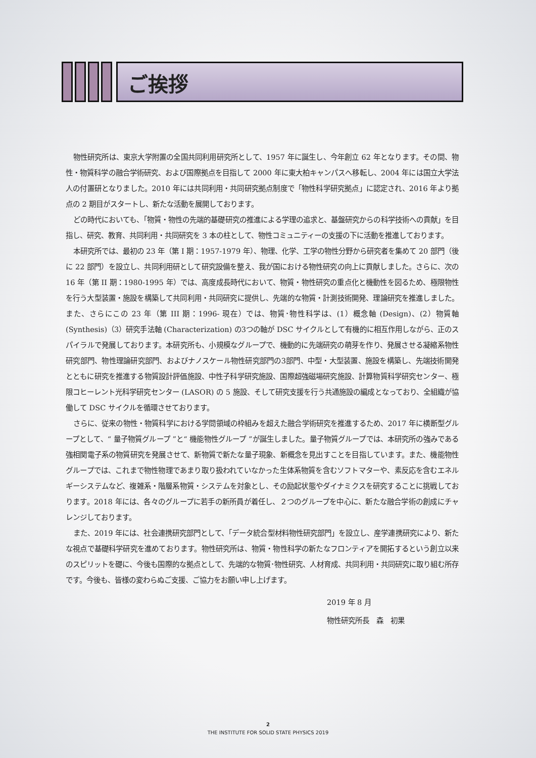ご挨拶
物性研究所は、東京大学附置の全国共同利用研究所として、1957 年に誕生し、今年創立 62 年となります。その間、物性・物質科学の融合学術研究、および国際拠点を目指して 2000 年に東大柏キャンパスへ移転し、2004 年には国立大学法人の付置研となりました。2010 年には共同利用・共同研究拠点制度で「物性科学研究拠点」に認定され、2016 年より拠点の 2 期目がスタートし、新たな活動を展開しております。
どの時代においても、「物質・物性の先端的基礎研究の推進による学理の追求と、基盤研究からの科学技術への貢献」を目指し、研究、教育、共同利用・共同研究を 3 本の柱として、物性コミュニティーの支援の下に活動を推進しております。
本研究所では、最初の 23 年（第 I 期：1957-1979 年）、物理、化学、工学の物性分野から研究者を集めて 20 部門（後に 22 部門）を設立し、共同利用研として研究設備を整え、我が国における物性研究の向上に貢献しました。さらに、次の 16 年（第 II 期：1980-1995 年）では、高度成長時代において、物質・物性研究の重点化と機動性を図るため、極限物性を行う大型装置・施設を構築して共同利用・共同研究に提供し、先端的な物質・計測技術開発、理論研究を推進しました。また、さらにこの 23 年（第 III 期：1996- 現在）では、物質･物性科学は、(1）概念軸 (Design)、(2）物質軸 (Synthesis)（3）研究手法軸 (Characterization) の3つの軸が DSC サイクルとして有機的に相互作用しながら、正のスパイラルで発展しております。本研究所も、小規模なグループで、機動的に先端研究の萌芽を作り、発展させる凝縮系物性研究部門、物性理論研究部門、およびナノスケール物性研究部門の3部門、中型・大型装置、施設を構築し、先端技術開発とともに研究を推進する物質設計評価施設、中性子科学研究施設、国際超強磁場研究施設、計算物質科学研究センター、極限コヒーレント光科学研究センター (LASOR) の 5 施設、そして研究支援を行う共通施設の編成となっており、全組織が協働して DSC サイクルを循環させております。
さらに、従来の物性・物質科学における学問領域の枠組みを超えた融合学術研究を推進するため、2017 年に横断型グループとして、“ 量子物質グループ ”と“ 機能物性グループ ”が誕生しました。量子物質グループでは、本研究所の強みである強相関電子系の物質研究を発展させて、新物質で新たな量子現象、新概念を見出すことを目指しています。また、機能物性グループでは、これまで物性物理であまり取り扱われていなかった生体系物質を含むソフトマターや、素反応を含むエネルギーシステムなど、複雑系・階層系物質・システムを対象とし、その励起状態やダイナミクスを研究することに挑戦しております。2018 年には、各々のグループに若手の新所員が着任し、２つのグループを中心に、新たな融合学術の創成にチャレンジしております。
また、2019 年には、社会連携研究部門として、「データ統合型材料物性研究部門」を設立し、産学連携研究により、新たな視点で基礎科学研究を進めております。物性研究所は、物質・物性科学の新たなフロンティアを開拓するという創立以来のスピリットを礎に、今後も国際的な拠点として、先端的な物質･物性研究、人材育成、共同利用・共同研究に取り組む所存です。今後も、皆様の変わらぬご支援、ご協力をお願い申し上げます。
2019 年 8 月
物性研究所長　森　初果
2
THE INSTITUTE FOR SOLID STATE PHYSICS 2019